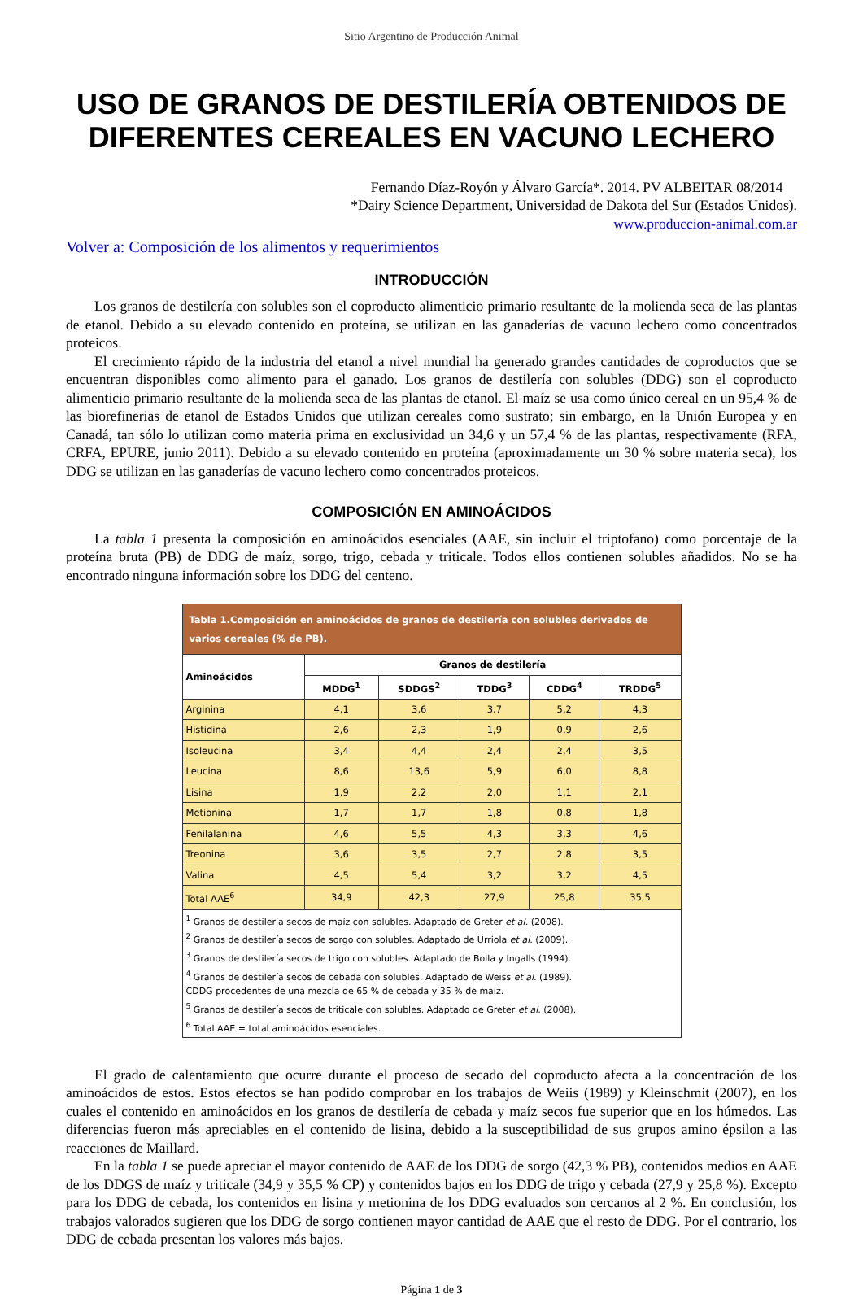Sitio Argentino de Producción Animal
USO DE GRANOS DE DESTILERÍA OBTENIDOS DE DIFERENTES CEREALES EN VACUNO LECHERO
Fernando Díaz-Royón y Álvaro García*. 2014. PV ALBEITAR 08/2014
*Dairy Science Department, Universidad de Dakota del Sur (Estados Unidos).
www.produccion-animal.com.ar
Volver a: Composición de los alimentos y requerimientos
INTRODUCCIÓN
Los granos de destilería con solubles son el coproducto alimenticio primario resultante de la molienda seca de las plantas de etanol. Debido a su elevado contenido en proteína, se utilizan en las ganaderías de vacuno lechero como concentrados proteicos.
El crecimiento rápido de la industria del etanol a nivel mundial ha generado grandes cantidades de coproductos que se encuentran disponibles como alimento para el ganado. Los granos de destilería con solubles (DDG) son el coproducto alimenticio primario resultante de la molienda seca de las plantas de etanol. El maíz se usa como único cereal en un 95,4 % de las biorefinerias de etanol de Estados Unidos que utilizan cereales como sustrato; sin embargo, en la Unión Europea y en Canadá, tan sólo lo utilizan como materia prima en exclusividad un 34,6 y un 57,4 % de las plantas, respectivamente (RFA, CRFA, EPURE, junio 2011). Debido a su elevado contenido en proteína (aproximadamente un 30 % sobre materia seca), los DDG se utilizan en las ganaderías de vacuno lechero como concentrados proteicos.
COMPOSICIÓN EN AMINOÁCIDOS
La tabla 1 presenta la composición en aminoácidos esenciales (AAE, sin incluir el triptofano) como porcentaje de la proteína bruta (PB) de DDG de maíz, sorgo, trigo, cebada y triticale. Todos ellos contienen solubles añadidos. No se ha encontrado ninguna información sobre los DDG del centeno.
| Tabla 1.Composición en aminoácidos de granos de destilería con solubles derivados de varios cereales (% de PB). | | | | | |
| --- | --- | --- | --- | --- | --- |
| Aminoácidos | Granos de destilería | | | | |
| | MDDG<sup>1</sup> | SDDGS<sup>2</sup> | TDDG<sup>3</sup> | CDDG<sup>4</sup> | TRDDG<sup>5</sup> |
| Arginina | 4,1 | 3,6 | 3.7 | 5,2 | 4,3 |
| Histidina | 2,6 | 2,3 | 1,9 | 0,9 | 2,6 |
| Isoleucina | 3,4 | 4,4 | 2,4 | 2,4 | 3,5 |
| Leucina | 8,6 | 13,6 | 5,9 | 6,0 | 8,8 |
| Lisina | 1,9 | 2,2 | 2,0 | 1,1 | 2,1 |
| Metionina | 1,7 | 1,7 | 1,8 | 0,8 | 1,8 |
| Fenilalanina | 4,6 | 5,5 | 4,3 | 3,3 | 4,6 |
| Treonina | 3,6 | 3,5 | 2,7 | 2,8 | 3,5 |
| Valina | 4,5 | 5,4 | 3,2 | 3,2 | 4,5 |
| Total AAE<sup>6</sup> | 34,9 | 42,3 | 27,9 | 25,8 | 35,5 |
| <sup>1</sup> Granos de destilería secos de maíz con solubles. Adaptado de Greter et al. (2008). <sup>2</sup> Granos de destilería secos de sorgo con solubles. Adaptado de Urriola et al. (2009). <sup>3</sup> Granos de destilería secos de trigo con solubles. Adaptado de Boila y Ingalls (1994). <sup>4</sup> Granos de destilería secos de cebada con solubles. Adaptado de Weiss et al. (1989). CDDG procedentes de una mezcla de 65 % de cebada y 35 % de maíz. <sup>5</sup> Granos de destilería secos de triticale con solubles. Adaptado de Greter et al. (2008). <sup>6</sup> Total AAE = total aminoácidos esenciales. | | | | | |
El grado de calentamiento que ocurre durante el proceso de secado del coproducto afecta a la concentración de los aminoácidos de estos. Estos efectos se han podido comprobar en los trabajos de Weiis (1989) y Kleinschmit (2007), en los cuales el contenido en aminoácidos en los granos de destilería de cebada y maíz secos fue superior que en los húmedos. Las diferencias fueron más apreciables en el contenido de lisina, debido a la susceptibilidad de sus grupos amino épsilon a las reacciones de Maillard.
En la tabla 1 se puede apreciar el mayor contenido de AAE de los DDG de sorgo (42,3 % PB), contenidos medios en AAE de los DDGS de maíz y triticale (34,9 y 35,5 % CP) y contenidos bajos en los DDG de trigo y cebada (27,9 y 25,8 %). Excepto para los DDG de cebada, los contenidos en lisina y metionina de los DDG evaluados son cercanos al 2 %. En conclusión, los trabajos valorados sugieren que los DDG de sorgo contienen mayor cantidad de AAE que el resto de DDG. Por el contrario, los DDG de cebada presentan los valores más bajos.
Página 1 de 3